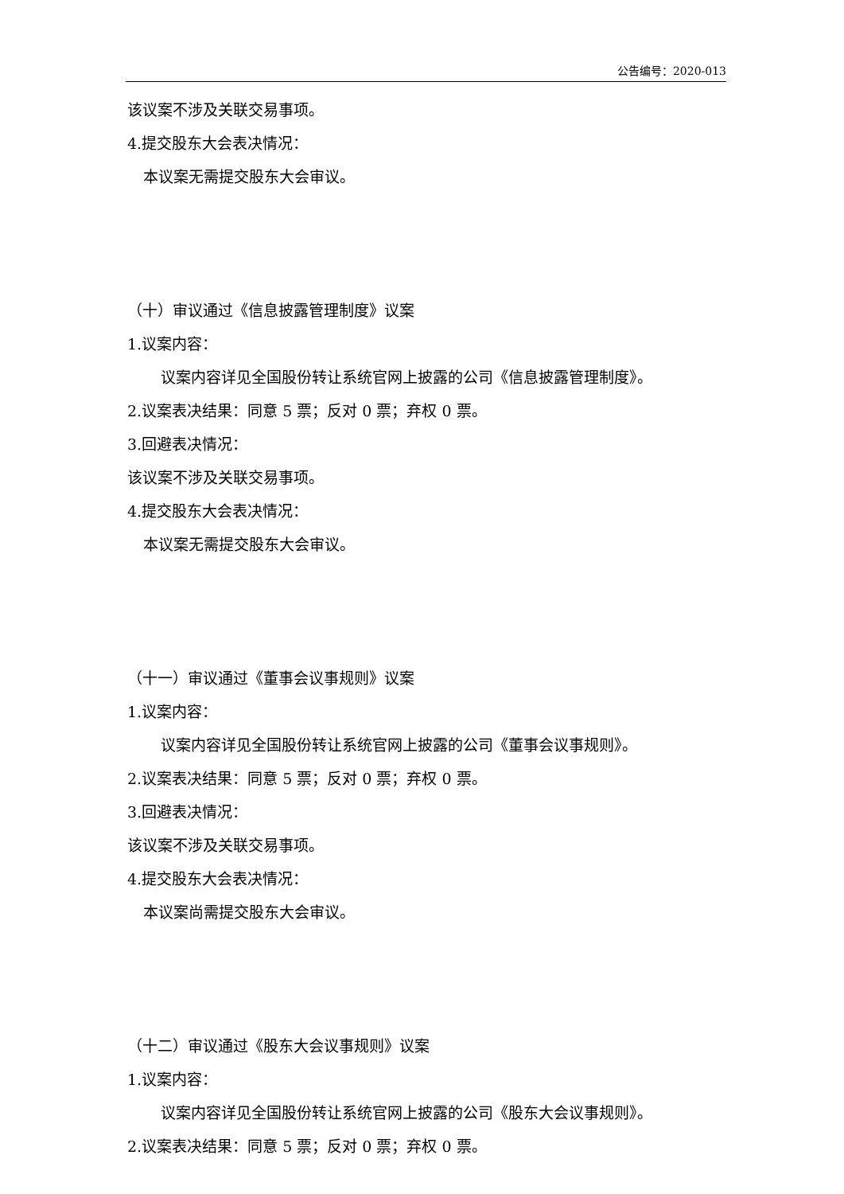公告编号：2020-013
该议案不涉及关联交易事项。
4.提交股东大会表决情况：
本议案无需提交股东大会审议。
（十）审议通过《信息披露管理制度》议案
1.议案内容：
议案内容详见全国股份转让系统官网上披露的公司《信息披露管理制度》。
2.议案表决结果：同意 5 票；反对 0 票；弃权 0 票。
3.回避表决情况：
该议案不涉及关联交易事项。
4.提交股东大会表决情况：
本议案无需提交股东大会审议。
（十一）审议通过《董事会议事规则》议案
1.议案内容：
议案内容详见全国股份转让系统官网上披露的公司《董事会议事规则》。
2.议案表决结果：同意 5 票；反对 0 票；弃权 0 票。
3.回避表决情况：
该议案不涉及关联交易事项。
4.提交股东大会表决情况：
本议案尚需提交股东大会审议。
（十二）审议通过《股东大会议事规则》议案
1.议案内容：
议案内容详见全国股份转让系统官网上披露的公司《股东大会议事规则》。
2.议案表决结果：同意 5 票；反对 0 票；弃权 0 票。